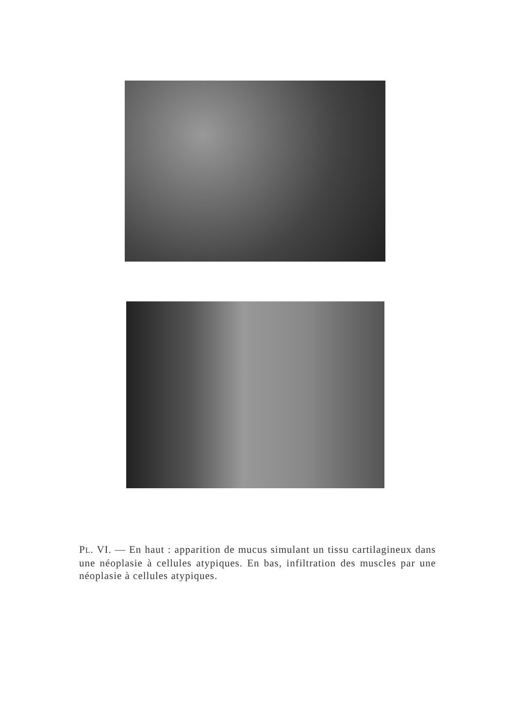PL. VI. — En haut : apparition de mucus simulant un tissu cartilagineux dans une néoplasie à cellules atypiques. En bas, infiltration des muscles par une néoplasie à cellules atypiques.